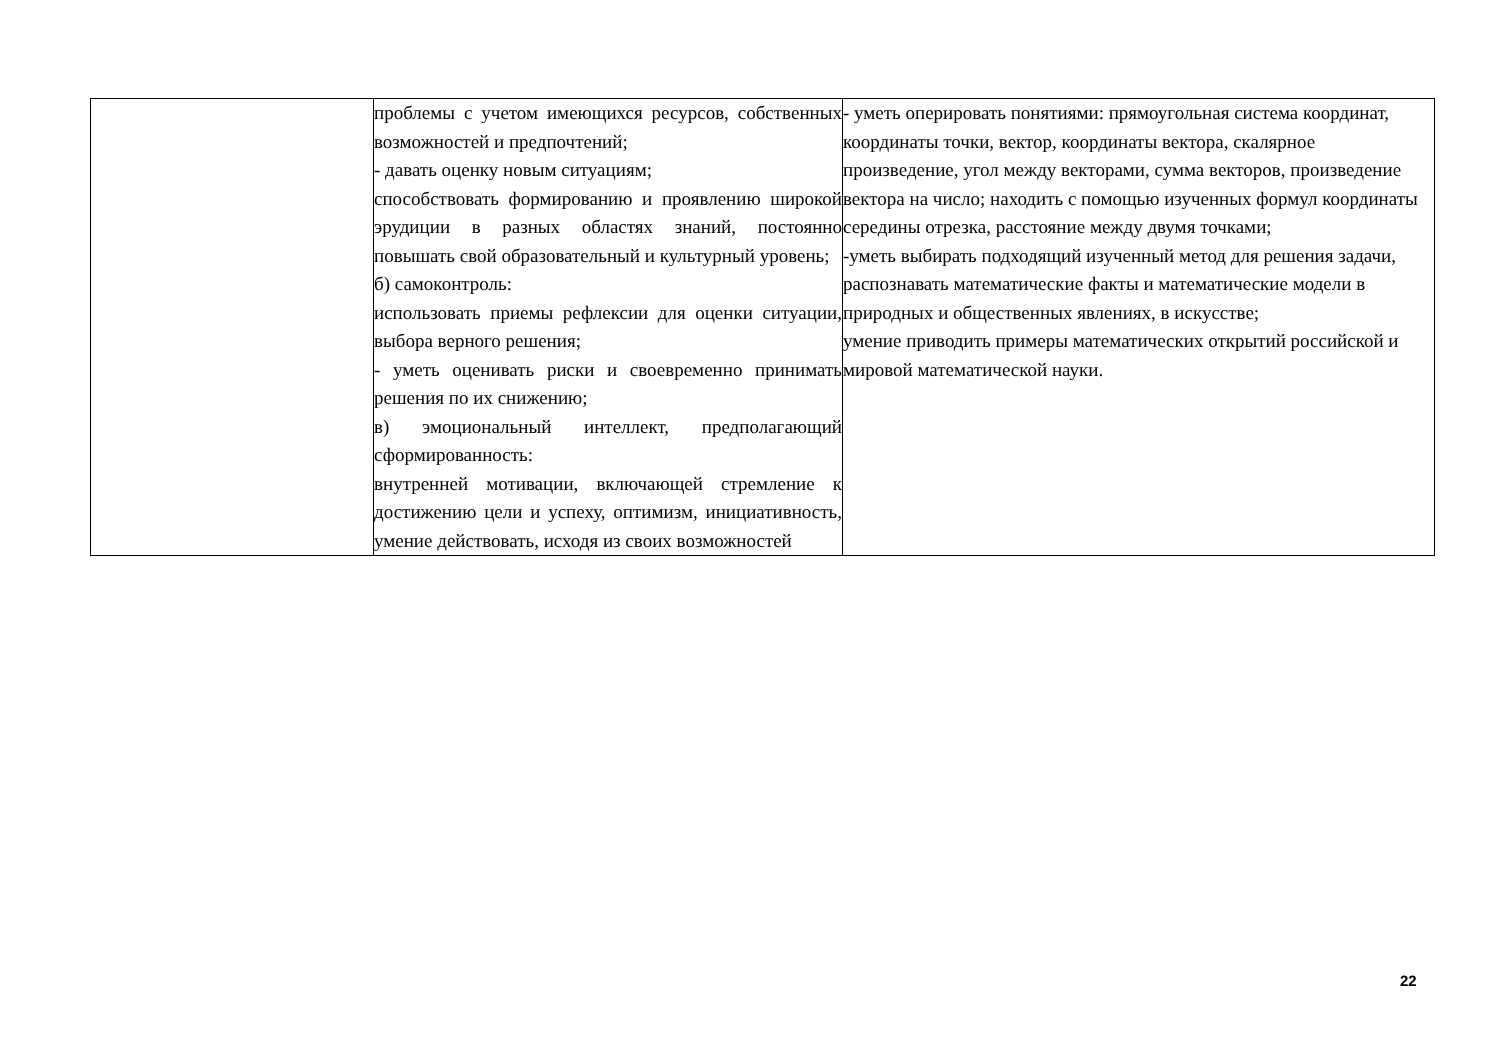| | проблемы с учетом имеющихся ресурсов, собственных возможностей и предпочтений; - давать оценку новым ситуациям; способствовать формированию и проявлению широкой эрудиции в разных областях знаний, постоянно повышать свой образовательный и культурный уровень; б) самоконтроль: использовать приемы рефлексии для оценки ситуации, выбора верного решения; - уметь оценивать риски и своевременно принимать решения по их снижению; в) эмоциональный интеллект, предполагающий сформированность: внутренней мотивации, включающей стремление к достижению цели и успеху, оптимизм, инициативность, умение действовать, исходя из своих возможностей | - уметь оперировать понятиями: прямоугольная система координат, координаты точки, вектор, координаты вектора, скалярное произведение, угол между векторами, сумма векторов, произведение вектора на число; находить с помощью изученных формул координаты середины отрезка, расстояние между двумя точками; -уметь выбирать подходящий изученный метод для решения задачи, распознавать математические факты и математические модели в природных и общественных явлениях, в искусстве; умение приводить примеры математических открытий российской и мировой математической науки. |
22